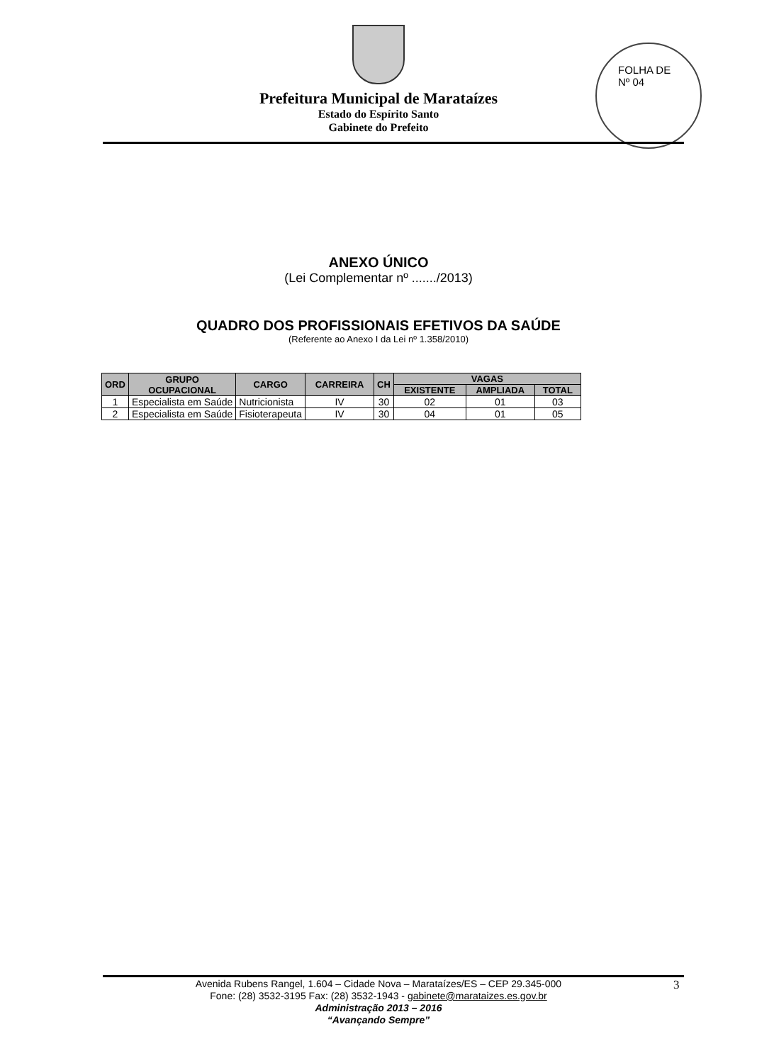FOLHA DE
Nº 04
Prefeitura Municipal de Marataízes
Estado do Espírito Santo
Gabinete do Prefeito
ANEXO ÚNICO
(Lei Complementar nº ......./2013)
QUADRO DOS PROFISSIONAIS EFETIVOS DA SAÚDE
(Referente ao Anexo I da Lei nº 1.358/2010)
| ORD | GRUPO OCUPACIONAL | CARGO | CARREIRA | CH | VAGAS | | |
| --- | --- | --- | --- | --- | --- | --- | --- |
| | | | | | EXISTENTE | AMPLIADA | TOTAL |
| 1 | Especialista em Saúde | Nutricionista | IV | 30 | 02 | 01 | 03 |
| 2 | Especialista em Saúde | Fisioterapeuta | IV | 30 | 04 | 01 | 05 |
Avenida Rubens Rangel, 1.604 – Cidade Nova – Marataízes/ES – CEP 29.345-000
Fone: (28) 3532-3195 Fax: (28) 3532-1943 - gabinete@marataizes.es.gov.br
Administração 2013 – 2016
“Avançando Sempre”
3